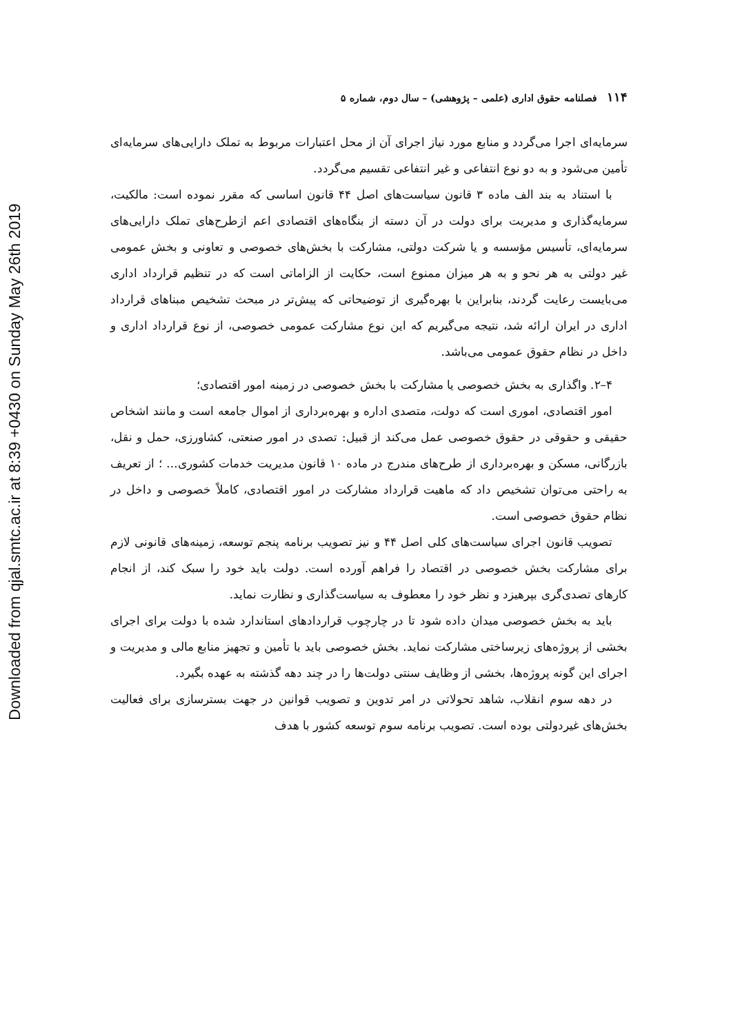Downloaded from qjal.smtc.ac.ir at 8:39 +0430 on Sunday May 26th 2019
۱۱۴فصلنامه حقوق اداری (علمی – پژوهشی) – سال دوم، شماره ۵
سرمایه‌ای اجرا می‌گردد و منابع مورد نیاز اجرای آن از محل اعتبارات مربوط به تملک دارایی‌های سرمایه‌ای تأمین می‌شود و به دو نوع انتفاعی و غیر انتفاعی تقسیم می‌گردد.
با استناد به بند الف ماده ۳ قانون سیاست‌های اصل ۴۴ قانون اساسی که مقرر نموده است: مالکیت، سرمایه‌گذاری و مدیریت برای دولت در آن دسته از بنگاه‌های اقتصادی اعم ازطرح‌های تملک دارایی‌های سرمایه‌ای، تأسیس مؤسسه و یا شرکت دولتی، مشارکت با بخش‌های خصوصی و تعاونی و بخش عمومی غیر دولتی به هر نحو و به هر میزان ممنوع است، حکایت از الزاماتی است که در تنظیم قرارداد اداری می‌بایست رعایت گردند، بنابراین با بهره‌گیری از توضیحاتی که پیش‌تر در مبحث تشخیص مبناهای قرارداد اداری در ایران ارائه شد، نتیجه می‌گیریم که این نوع مشارکت عمومی خصوصی، از نوع قرارداد اداری و داخل در نظام حقوق عمومی می‌باشد.
۴–۲. واگذاری به بخش خصوصی یا مشارکت با بخش خصوصی در زمینه امور اقتصادی؛
امور اقتصادی، اموری است که دولت، متصدی اداره و بهره‌برداری از اموال جامعه است و مانند اشخاص حقیقی و حقوقی در حقوق خصوصی عمل می‌کند از قبیل: تصدی در امور صنعتی، کشاورزی، حمل و نقل، بازرگانی، مسکن و بهره‌برداری از طرح‌های مندرج در ماده ۱۰ قانون مدیریت خدمات کشوری... ؛ از تعریف به راحتی می‌توان تشخیص داد که ماهیت قرارداد مشارکت در امور اقتصادی، کاملاً خصوصی و داخل در نظام حقوق خصوصی است.
تصویب قانون اجرای سیاست‌های کلی اصل ۴۴ و نیز تصویب برنامه پنجم توسعه، زمینه‌های قانونی لازم برای مشارکت بخش خصوصی در اقتصاد را فراهم آورده است. دولت باید خود را سبک کند، از انجام کارهای تصدی‌گری بپرهیزد و نظر خود را معطوف به سیاست‌گذاری و نظارت نماید.
باید به بخش خصوصی میدان داده شود تا در چارچوب قراردادهای استاندارد شده با دولت برای اجرای بخشی از پروژه‌های زیرساختی مشارکت نماید. بخش خصوصی باید با تأمین و تجهیز منابع مالی و مدیریت و اجرای این گونه پروژه‌ها، بخشی از وظایف سنتی دولت‌ها را در چند دهه گذشته به عهده بگیرد.
در دهه سوم انقلاب، شاهد تحولاتی در امر تدوین و تصویب قوانین در جهت بسترسازی برای فعالیت بخش‌های غیردولتی بوده است. تصویب برنامه سوم توسعه کشور با هدف